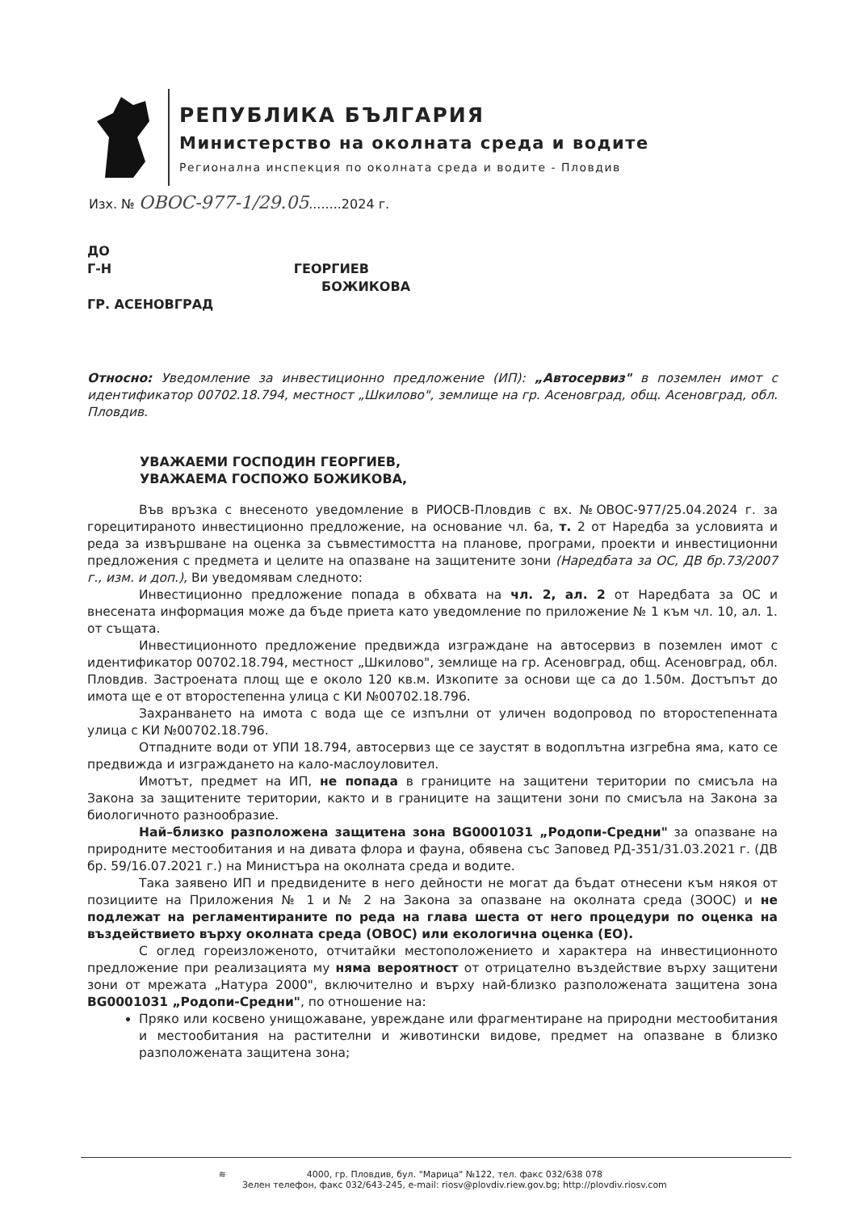РЕПУБЛИКА БЪЛГАРИЯ
Министерство на околната среда и водите
Регионална инспекция по околната среда и водите - Пловдив
Изх. № ОВОС-977-1/29.05........2024 г.
ДО
Г-Н ГЕОРГИЕВ
БОЖИКОВА
ГР. АСЕНОВГРАД
Относно: Уведомление за инвестиционно предложение (ИП): „Автосервиз" в поземлен имот с идентификатор 00702.18.794, местност „Шкилово", землище на гр. Асеновград, общ. Асеновград, обл. Пловдив.
УВАЖАЕМИ ГОСПОДИН ГЕОРГИЕВ,
УВАЖАЕМА ГОСПОЖО БОЖИКОВА,
Във връзка с внесеното уведомление в РИОСВ-Пловдив с вх. №ОВОС-977/25.04.2024 г. за горецитираното инвестиционно предложение, на основание чл. 6а, т. 2 от Наредба за условията и реда за извършване на оценка за съвместимостта на планове, програми, проекти и инвестиционни предложения с предмета и целите на опазване на защитените зони (Наредбата за ОС, ДВ бр.73/2007 г., изм. и доп.), Ви уведомявам следното:
Инвестиционно предложение попада в обхвата на чл. 2, ал. 2 от Наредбата за ОС и внесената информация може да бъде приета като уведомление по приложение № 1 към чл. 10, ал. 1. от същата.
Инвестиционното предложение предвижда изграждане на автосервиз в поземлен имот с идентификатор 00702.18.794, местност „Шкилово", землище на гр. Асеновград, общ. Асеновград, обл. Пловдив. Застроената площ ще е около 120 кв.м. Изкопите за основи ще са до 1.50м. Достъпът до имота ще е от второстепенна улица с КИ №00702.18.796.
Захранването на имота с вода ще се изпълни от уличен водопровод по второстепенната улица с КИ №00702.18.796.
Отпадните води от УПИ 18.794, автосервиз ще се заустят в водоплътна изгребна яма, като се предвижда и изграждането на кало-маслоуловител.
Имотът, предмет на ИП, не попада в границите на защитени територии по смисъла на Закона за защитените територии, както и в границите на защитени зони по смисъла на Закона за биологичното разнообразие.
Най–близко разположена защитена зона BG0001031 „Родопи-Средни" за опазване на природните местообитания и на дивата флора и фауна, обявена със Заповед РД-351/31.03.2021 г. (ДВ бр. 59/16.07.2021 г.) на Министъра на околната среда и водите.
Така заявено ИП и предвидените в него дейности не могат да бъдат отнесени към някоя от позициите на Приложения № 1 и № 2 на Закона за опазване на околната среда (ЗООС) и не подлежат на регламентираните по реда на глава шеста от него процедури по оценка на въздействието върху околната среда (ОВОС) или екологична оценка (ЕО).
С оглед гореизложеното, отчитайки местоположението и характера на инвестиционното предложение при реализацията му няма вероятност от отрицателно въздействие върху защитени зони от мрежата „Натура 2000", включително и върху най-близко разположената защитена зона BG0001031 „Родопи-Средни", по отношение на:
Пряко или косвено унищожаване, увреждане или фрагментиране на природни местообитания и местообитания на растителни и животински видове, предмет на опазване в близко разположената защитена зона;
≋ 4000, гр. Пловдив, бул. "Марица" №122, тел. факс 032/638 078
Зелен телефон, факс 032/643-245, e-mail: riosv@plovdiv.riew.gov.bg; http://plovdiv.riosv.com